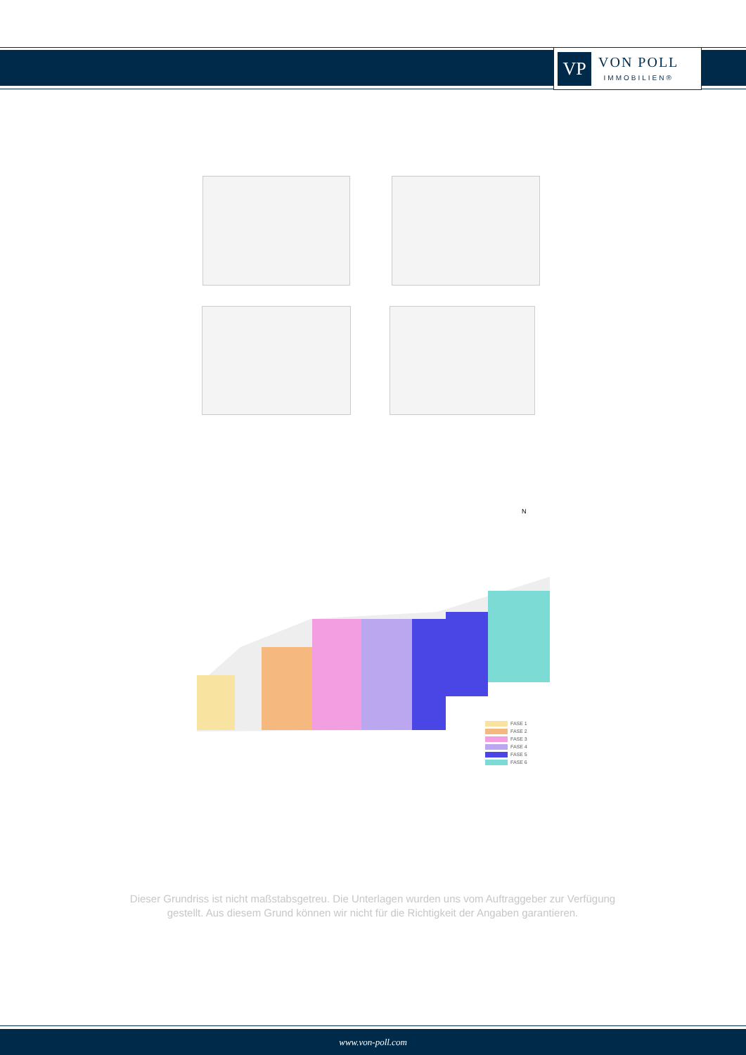VP
VON POLL
IMMOBILIEN®
N
FASE 1
FASE 2
FASE 3
FASE 4
FASE 5
FASE 6
Dieser Grundriss ist nicht maßstabsgetreu. Die Unterlagen wurden uns vom Auftraggeber zur Verfügung gestellt. Aus diesem Grund können wir nicht für die Richtigkeit der Angaben garantieren.
www.von-poll.com